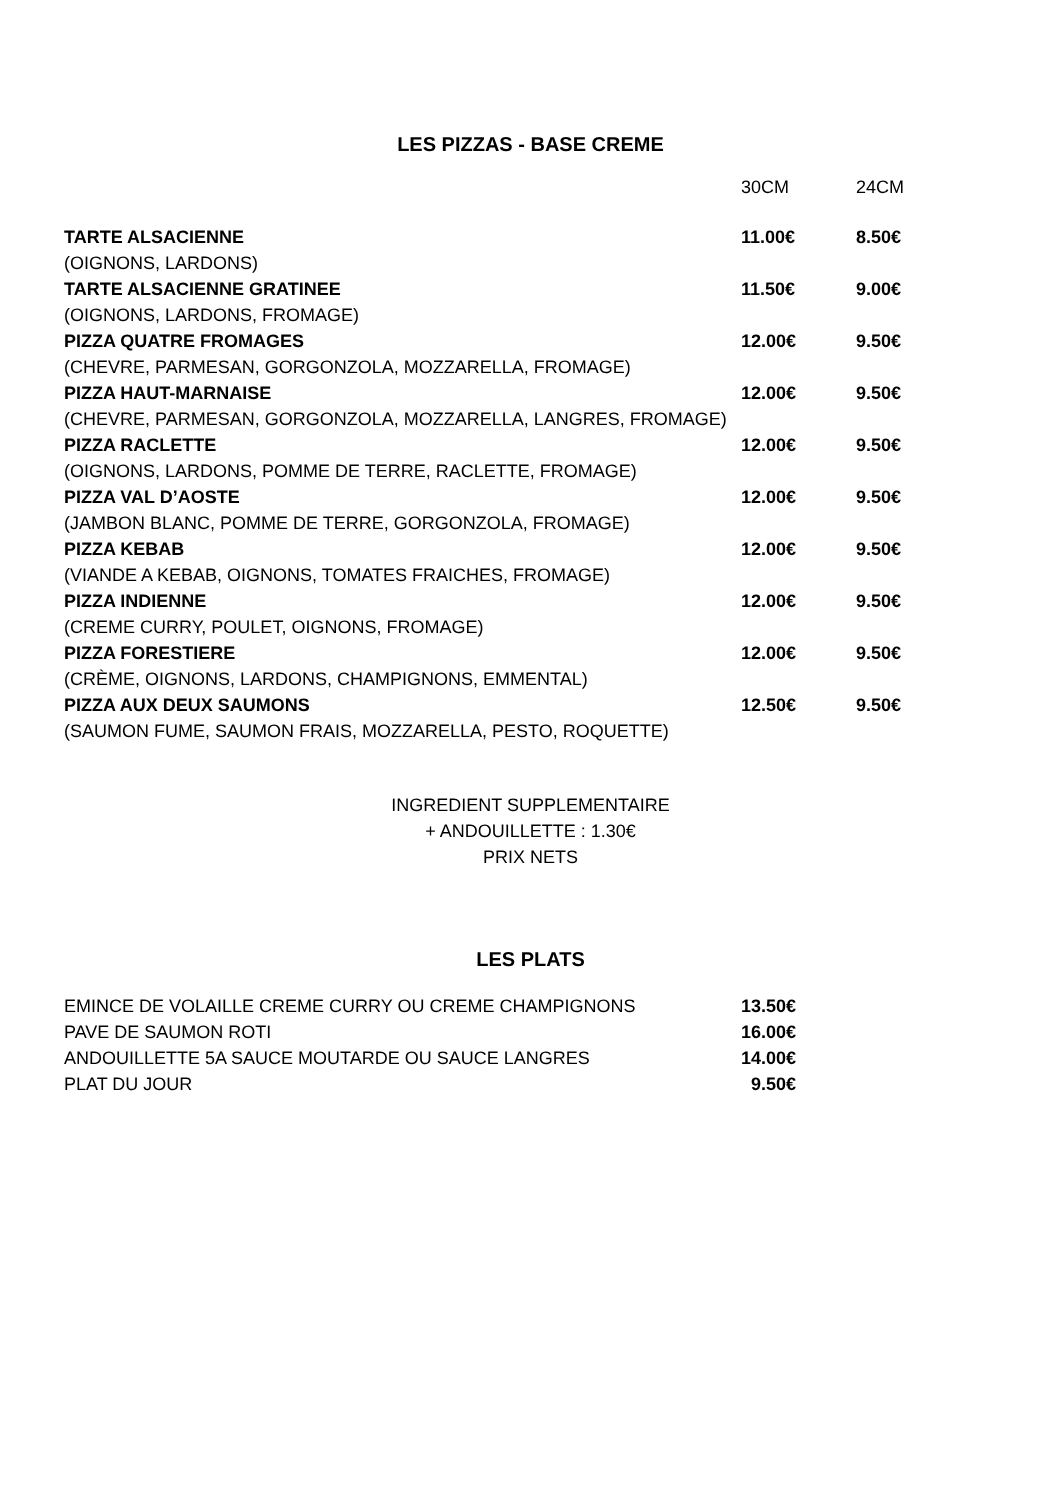LES PIZZAS - BASE CREME
| | 30CM | 24CM |
| TARTE ALSACIENNE | 11.00€ | 8.50€ |
| (OIGNONS, LARDONS) | | |
| TARTE ALSACIENNE GRATINEE | 11.50€ | 9.00€ |
| (OIGNONS, LARDONS, FROMAGE) | | |
| PIZZA QUATRE FROMAGES | 12.00€ | 9.50€ |
| (CHEVRE, PARMESAN, GORGONZOLA, MOZZARELLA, FROMAGE) | | |
| PIZZA HAUT-MARNAISE | 12.00€ | 9.50€ |
| (CHEVRE, PARMESAN, GORGONZOLA, MOZZARELLA, LANGRES, FROMAGE) | | |
| PIZZA RACLETTE | 12.00€ | 9.50€ |
| (OIGNONS, LARDONS, POMME DE TERRE, RACLETTE, FROMAGE) | | |
| PIZZA VAL D’AOSTE | 12.00€ | 9.50€ |
| (JAMBON BLANC, POMME DE TERRE, GORGONZOLA, FROMAGE) | | |
| PIZZA KEBAB | 12.00€ | 9.50€ |
| (VIANDE A KEBAB, OIGNONS, TOMATES FRAICHES, FROMAGE) | | |
| PIZZA INDIENNE | 12.00€ | 9.50€ |
| (CREME CURRY, POULET, OIGNONS, FROMAGE) | | |
| PIZZA FORESTIERE | 12.00€ | 9.50€ |
| (CRÈME, OIGNONS, LARDONS, CHAMPIGNONS, EMMENTAL) | | |
| PIZZA AUX DEUX SAUMONS | 12.50€ | 9.50€ |
| (SAUMON FUME, SAUMON FRAIS, MOZZARELLA, PESTO, ROQUETTE) | | |
INGREDIENT SUPPLEMENTAIRE
+ ANDOUILLETTE : 1.30€
PRIX NETS
LES PLATS
| EMINCE DE VOLAILLE CREME CURRY OU CREME CHAMPIGNONS | 13.50€ |
| PAVE DE SAUMON ROTI | 16.00€ |
| ANDOUILLETTE 5A SAUCE MOUTARDE OU SAUCE LANGRES | 14.00€ |
| PLAT DU JOUR | 9.50€ |